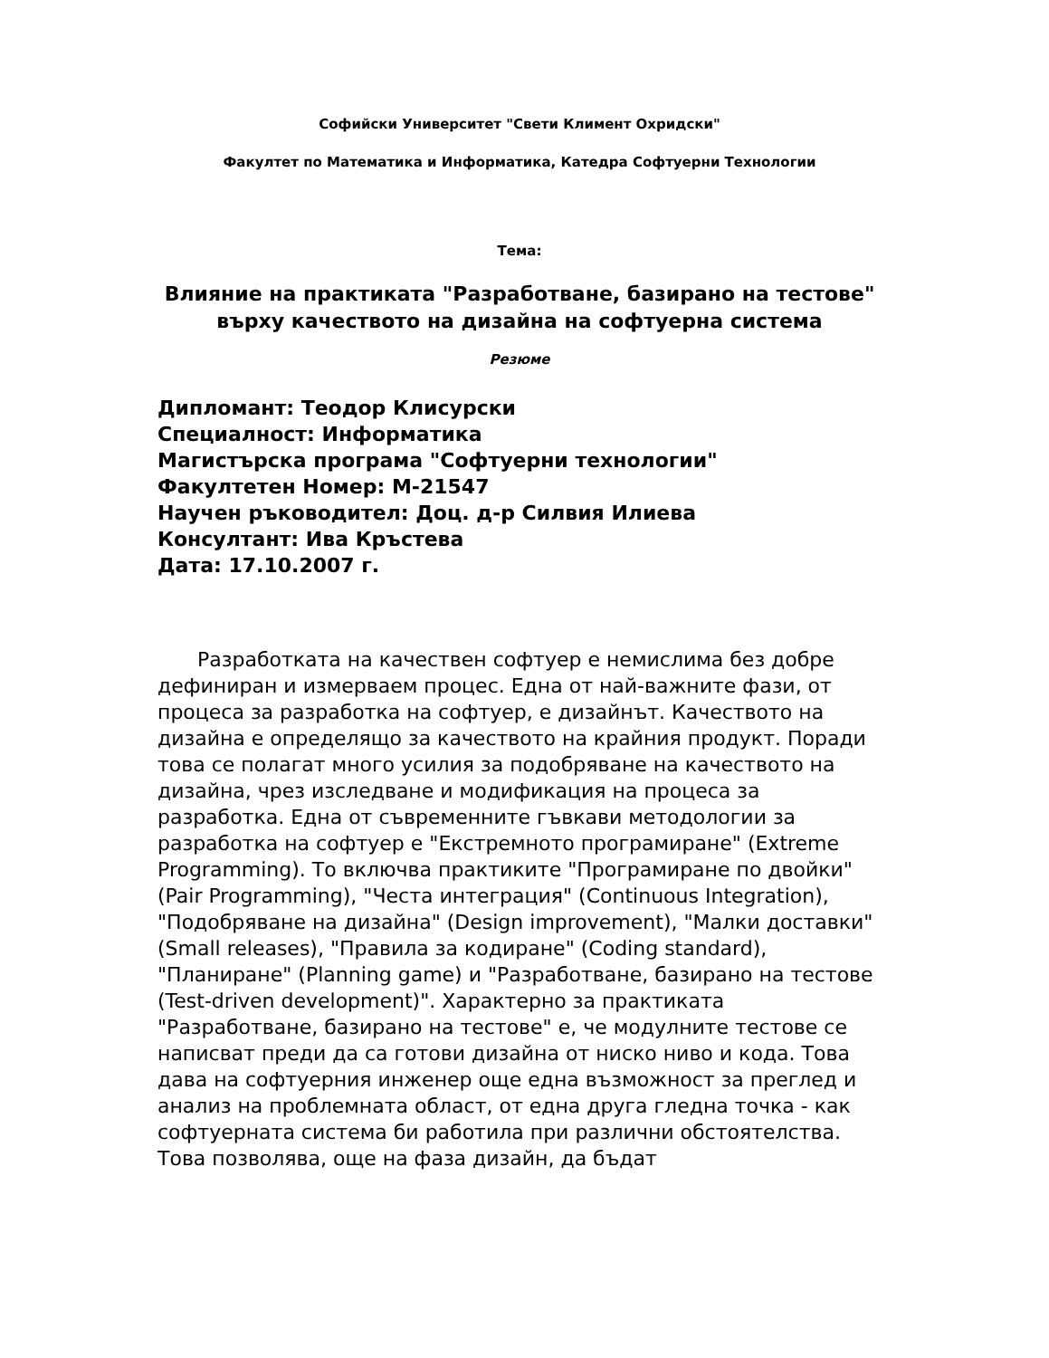Софийски Университет "Свети Климент Охридски"
Факултет по Математика и Информатика, Катедра Софтуерни Технологии
Тема:
Влияние на практиката "Разработване, базирано на тестове" върху качеството на дизайна на софтуерна система
Резюме
Дипломант: Теодор Клисурски
Специалност: Информатика
Магистърска програма "Софтуерни технологии"
Факултетен Номер: М-21547
Научен ръководител: Доц. д-р Силвия Илиева
Консултант: Ива Кръстева
Дата: 17.10.2007 г.
Разработката на качествен софтуер е немислима без добре дефиниран и измерваем процес. Една от най-важните фази, от процеса за разработка на софтуер, е дизайнът. Качеството на дизайна е определящо за качеството на крайния продукт. Поради това се полагат много усилия за подобряване на качеството на дизайна, чрез изследване и модификация на процеса за разработка. Една от съвременните гъвкави методологии за разработка на софтуер е "Екстремното програмиране" (Extreme Programming). То включва практиките "Програмиране по двойки" (Pair Programming), "Честа интеграция" (Continuous Integration), "Подобряване на дизайна" (Design improvement), "Малки доставки" (Small releases), "Правила за кодиране" (Coding standard), "Планиране" (Planning game) и "Разработване, базирано на тестове (Test-driven development)". Характерно за практиката "Разработване, базирано на тестове" е, че модулните тестове се написват преди да са готови дизайна от ниско ниво и кода. Това дава на софтуерния инженер още една възможност за преглед и анализ на проблемната област, от една друга гледна точка - как софтуерната система би работила при различни обстоятелства. Това позволява, още на фаза дизайн, да бъдат